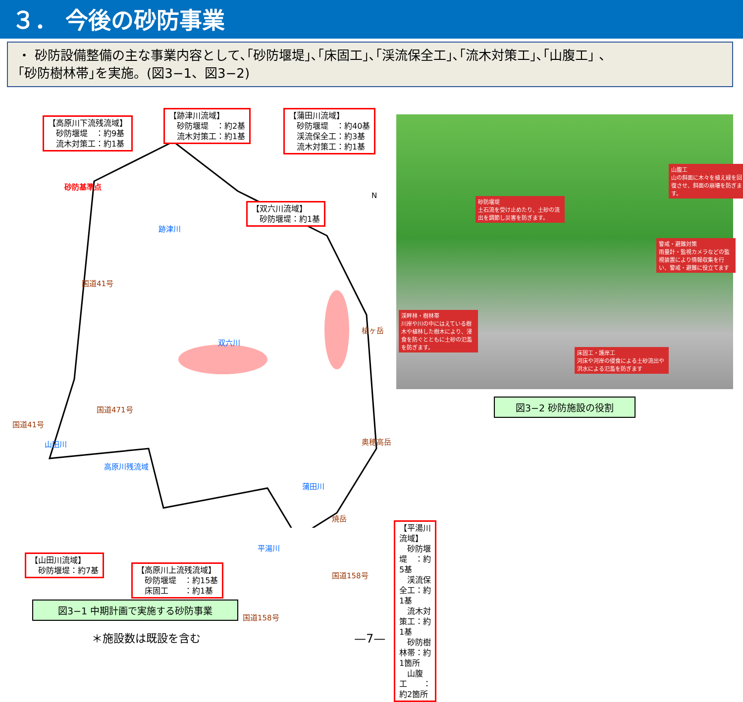３． 今後の砂防事業
・ 砂防設備整備の主な事業内容として､｢砂防堰堤｣､｢床固工｣､｢渓流保全工｣､｢流木対策工｣､｢山腹工｣ 、
｢砂防樹林帯｣を実施。(図3−1、図3−2)
【高原川下流残流域】
　砂防堰堤　：約9基
　流木対策工：約1基
【跡津川流域】
　砂防堰堤　：約2基
　流木対策工：約1基
【蒲田川流域】
　砂防堰堤　：約40基
　渓流保全工：約3基
　流木対策工：約1基
【双六川流域】
　砂防堰堤：約1基
砂防基準点
跡津川
双六川
国道41号
国道471号
国道41号
山田川
高原川残流域
槍ヶ岳
奥穂高岳
蒲田川
焼岳
平湯川
国道158号
国道158号
N
【山田川流域】
　砂防堰堤：約7基
【高原川上流残流域】
　砂防堰堤　：約15基
　床固工　　：約1基
【平湯川流域】
　砂防堰堤　：約5基
　渓流保全工：約1基
　流木対策工：約1基
　砂防樹林帯：約1箇所
　山腹工　　：約2箇所
図3−1 中期計画で実施する砂防事業
＊施設数は既設を含む —7—
山腹工
山の斜面に木々を植え緑を回復させ、斜面の崩壊を防ぎます。
砂防堰堤
土石流を受け止めたり、土砂の流出を調節し災害を防ぎます。
警戒・避難対策
雨量計・監視カメラなどの監視装置により情報収集を行い、警戒・避難に役立てます
渓畔林・樹林帯
川岸や川の中にはえている樹木や植林した樹木により、浸食を防ぐとともに土砂の氾濫を防ぎます。
床固工・護岸工
河床や河岸の侵食による土砂流出や洪水による氾濫を防ぎます
図3−2 砂防施設の役割